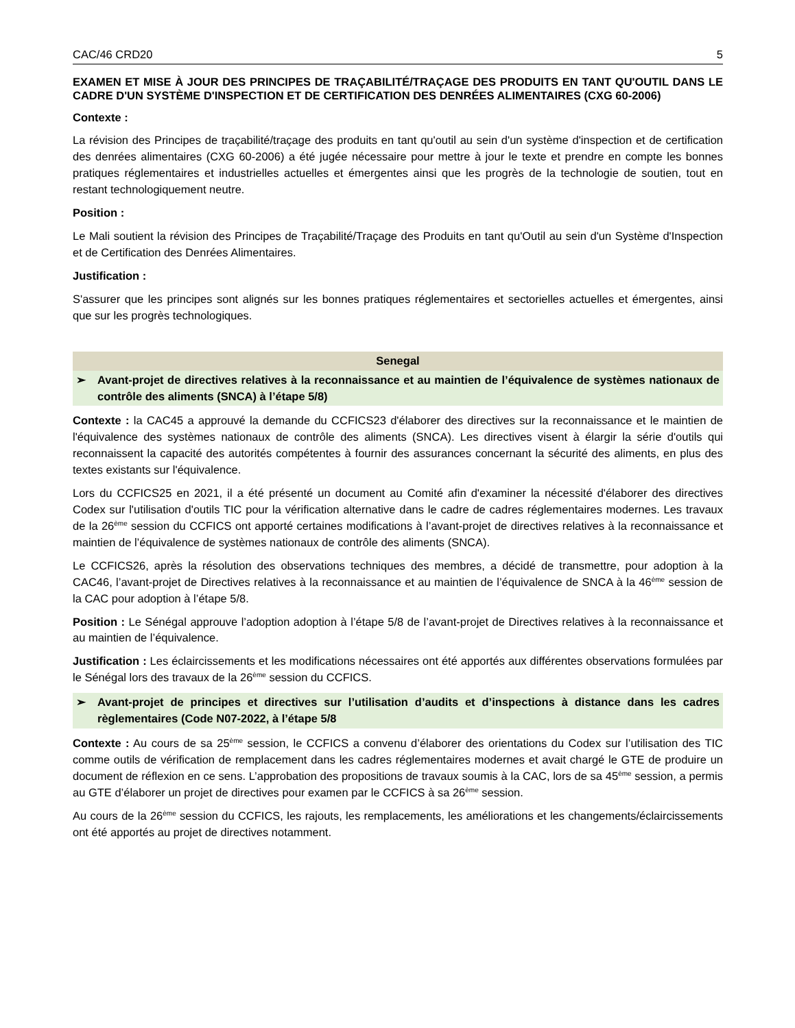CAC/46 CRD20 5
EXAMEN ET MISE À JOUR DES PRINCIPES DE TRAÇABILITÉ/TRAÇAGE DES PRODUITS EN TANT QU'OUTIL DANS LE CADRE D'UN SYSTÈME D'INSPECTION ET DE CERTIFICATION DES DENRÉES ALIMENTAIRES (CXG 60-2006)
Contexte :
La révision des Principes de traçabilité/traçage des produits en tant qu'outil au sein d'un système d'inspection et de certification des denrées alimentaires (CXG 60-2006) a été jugée nécessaire pour mettre à jour le texte et prendre en compte les bonnes pratiques réglementaires et industrielles actuelles et émergentes ainsi que les progrès de la technologie de soutien, tout en restant technologiquement neutre.
Position :
Le Mali soutient la révision des Principes de Traçabilité/Traçage des Produits en tant qu'Outil au sein d'un Système d'Inspection et de Certification des Denrées Alimentaires.
Justification :
S'assurer que les principes sont alignés sur les bonnes pratiques réglementaires et sectorielles actuelles et émergentes, ainsi que sur les progrès technologiques.
Senegal
➢ Avant-projet de directives relatives à la reconnaissance et au maintien de l’équivalence de systèmes nationaux de contrôle des aliments (SNCA) à l’étape 5/8)
Contexte : la CAC45 a approuvé la demande du CCFICS23 d'élaborer des directives sur la reconnaissance et le maintien de l'équivalence des systèmes nationaux de contrôle des aliments (SNCA). Les directives visent à élargir la série d'outils qui reconnaissent la capacité des autorités compétentes à fournir des assurances concernant la sécurité des aliments, en plus des textes existants sur l'équivalence.
Lors du CCFICS25 en 2021, il a été présenté un document au Comité afin d'examiner la nécessité d'élaborer des directives Codex sur l'utilisation d'outils TIC pour la vérification alternative dans le cadre de cadres réglementaires modernes. Les travaux de la 26<sup>ème</sup> session du CCFICS ont apporté certaines modifications à l’avant-projet de directives relatives à la reconnaissance et maintien de l’équivalence de systèmes nationaux de contrôle des aliments (SNCA).
Le CCFICS26, après la résolution des observations techniques des membres, a décidé de transmettre, pour adoption à la CAC46, l’avant-projet de Directives relatives à la reconnaissance et au maintien de l’équivalence de SNCA à la 46<sup>ème</sup> session de la CAC pour adoption à l’étape 5/8.
Position : Le Sénégal approuve l’adoption adoption à l’étape 5/8 de l’avant-projet de Directives relatives à la reconnaissance et au maintien de l’équivalence.
Justification : Les éclaircissements et les modifications nécessaires ont été apportés aux différentes observations formulées par le Sénégal lors des travaux de la 26<sup>ème</sup> session du CCFICS.
➢ Avant-projet de principes et directives sur l’utilisation d’audits et d’inspections à distance dans les cadres règlementaires (Code N07-2022, à l’étape 5/8
Contexte : Au cours de sa 25<sup>ème</sup> session, le CCFICS a convenu d’élaborer des orientations du Codex sur l’utilisation des TIC comme outils de vérification de remplacement dans les cadres réglementaires modernes et avait chargé le GTE de produire un document de réflexion en ce sens. L’approbation des propositions de travaux soumis à la CAC, lors de sa 45<sup>ème</sup> session, a permis au GTE d’élaborer un projet de directives pour examen par le CCFICS à sa 26<sup>ème</sup> session.
Au cours de la 26<sup>ème</sup> session du CCFICS, les rajouts, les remplacements, les améliorations et les changements/éclaircissements ont été apportés au projet de directives notamment.